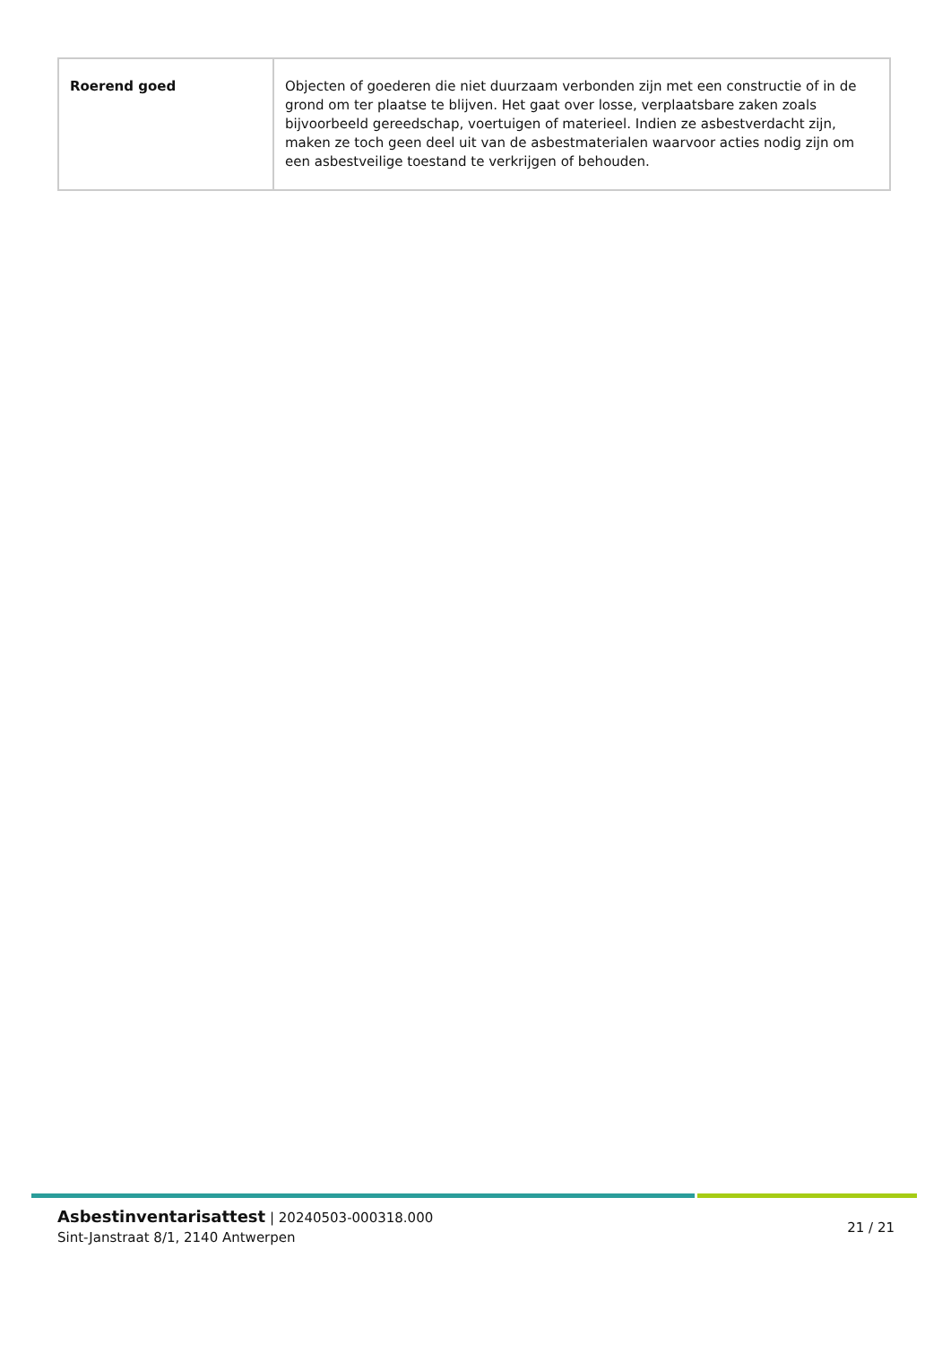| Roerend goed | Objecten of goederen die niet duurzaam verbonden zijn met een constructie of in de grond om ter plaatse te blijven. Het gaat over losse, verplaatsbare zaken zoals bijvoorbeeld gereedschap, voertuigen of materieel. Indien ze asbestverdacht zijn, maken ze toch geen deel uit van de asbestmaterialen waarvoor acties nodig zijn om een asbestveilige toestand te verkrijgen of behouden. |
Asbestinventarisattest | 20240503-000318.000
Sint-Janstraat 8/1, 2140 Antwerpen
21 / 21